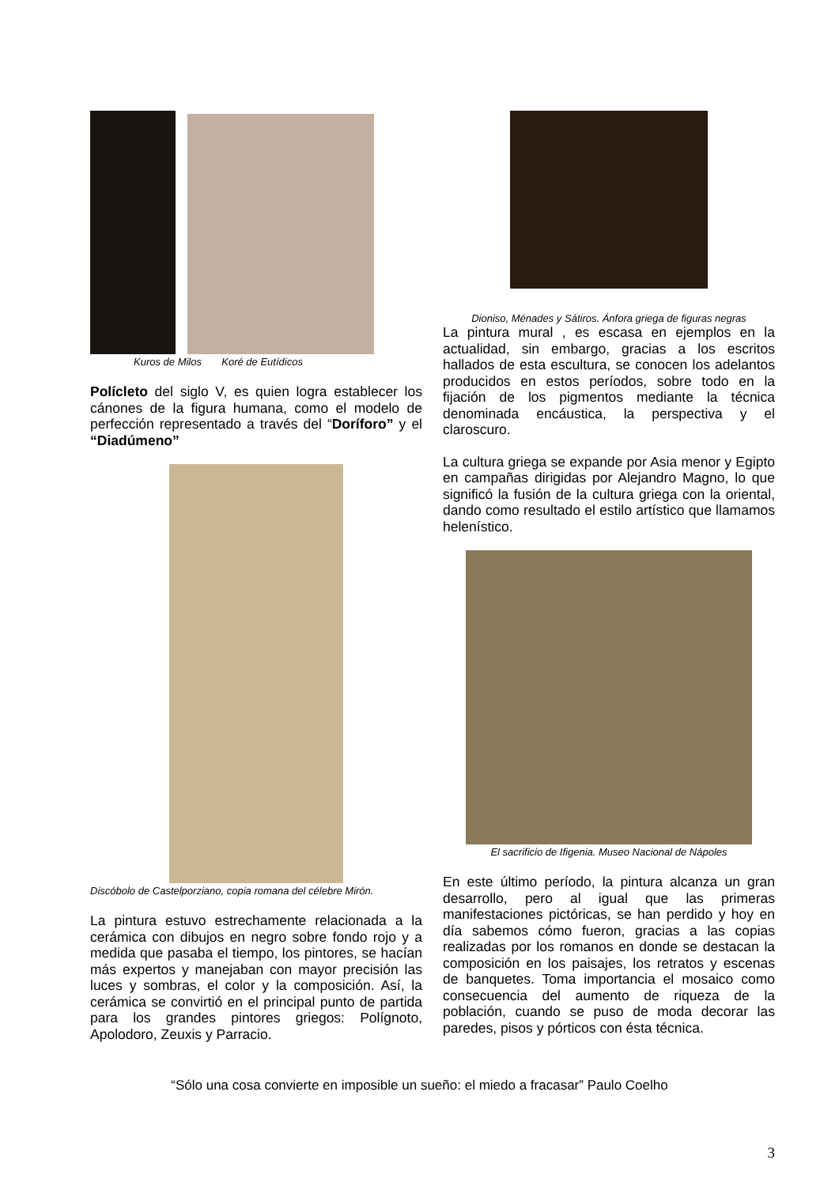Kuros de Milos Koré de Eutídicos
Polícleto del siglo V, es quien logra establecer los cánones de la figura humana, como el modelo de perfección representado a través del “Doríforo” y el “Diadúmeno”
Discóbolo de Castelporziano, copia romana del célebre Mirón.
La pintura estuvo estrechamente relacionada a la cerámica con dibujos en negro sobre fondo rojo y a medida que pasaba el tiempo, los pintores, se hacían más expertos y manejaban con mayor precisión las luces y sombras, el color y la composición. Así, la cerámica se convirtió en el principal punto de partida para los grandes pintores griegos: Polígnoto, Apolodoro, Zeuxis y Parracio.
Dioniso, Ménades y Sátiros. Ánfora griega de figuras negras
La pintura mural , es escasa en ejemplos en la actualidad, sin embargo, gracias a los escritos hallados de esta escultura, se conocen los adelantos producidos en estos períodos, sobre todo en la fijación de los pigmentos mediante la técnica denominada encáustica, la perspectiva y el claroscuro.
La cultura griega se expande por Asia menor y Egipto en campañas dirigidas por Alejandro Magno, lo que significó la fusión de la cultura griega con la oriental, dando como resultado el estilo artístico que llamamos helenístico.
El sacrificio de Ifigenia. Museo Nacional de Nápoles
En este último período, la pintura alcanza un gran desarrollo, pero al igual que las primeras manifestaciones pictóricas, se han perdido y hoy en día sabemos cómo fueron, gracias a las copias realizadas por los romanos en donde se destacan la composición en los paisajes, los retratos y escenas de banquetes. Toma importancia el mosaico como consecuencia del aumento de riqueza de la población, cuando se puso de moda decorar las paredes, pisos y pórticos con ésta técnica.
“Sólo una cosa convierte en imposible un sueño: el miedo a fracasar” Paulo Coelho
3